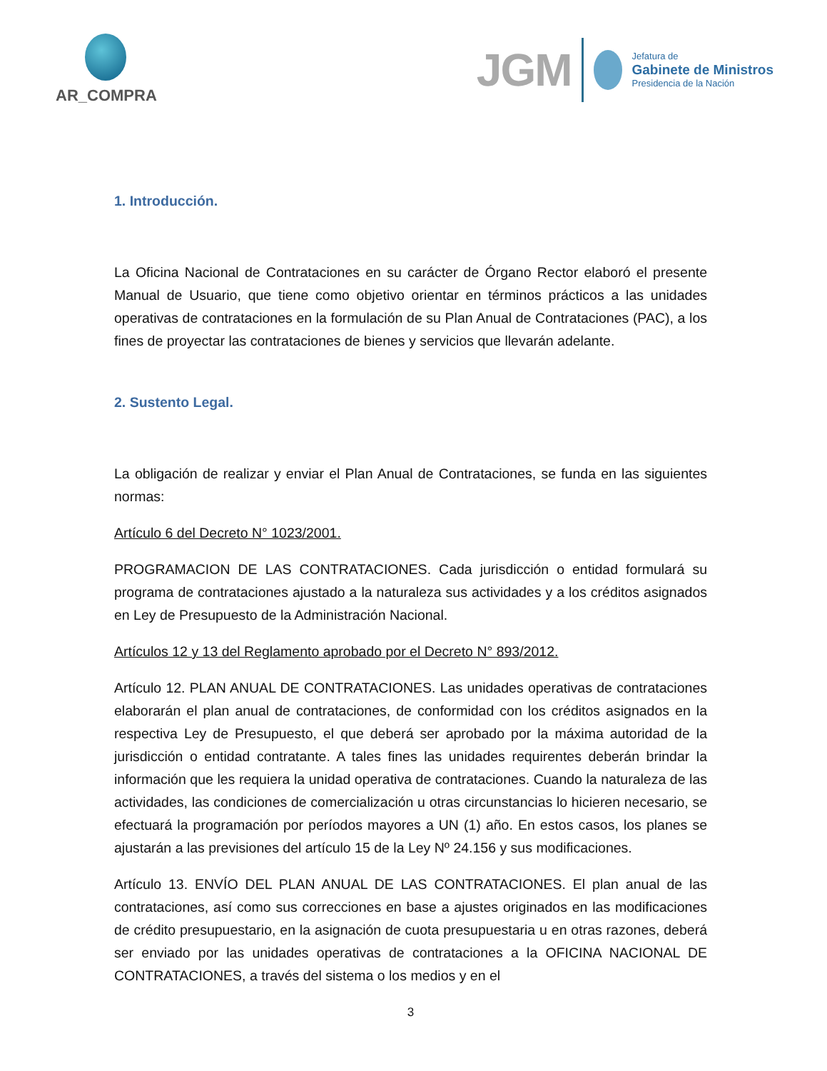AR_COMPRA
JGM
Jefatura de
Gabinete de Ministros
Presidencia de la Nación
1. Introducción.
La Oficina Nacional de Contrataciones en su carácter de Órgano Rector elaboró el presente Manual de Usuario, que tiene como objetivo orientar en términos prácticos a las unidades operativas de contrataciones en la formulación de su Plan Anual de Contrataciones (PAC), a los fines de proyectar las contrataciones de bienes y servicios que llevarán adelante.
2. Sustento Legal.
La obligación de realizar y enviar el Plan Anual de Contrataciones, se funda en las siguientes normas:
Artículo 6 del Decreto N° 1023/2001.
PROGRAMACION DE LAS CONTRATACIONES. Cada jurisdicción o entidad formulará su programa de contrataciones ajustado a la naturaleza sus actividades y a los créditos asignados en Ley de Presupuesto de la Administración Nacional.
Artículos 12 y 13 del Reglamento aprobado por el Decreto N° 893/2012.
Artículo 12. PLAN ANUAL DE CONTRATACIONES. Las unidades operativas de contrataciones elaborarán el plan anual de contrataciones, de conformidad con los créditos asignados en la respectiva Ley de Presupuesto, el que deberá ser aprobado por la máxima autoridad de la jurisdicción o entidad contratante. A tales fines las unidades requirentes deberán brindar la información que les requiera la unidad operativa de contrataciones. Cuando la naturaleza de las actividades, las condiciones de comercialización u otras circunstancias lo hicieren necesario, se efectuará la programación por períodos mayores a UN (1) año. En estos casos, los planes se ajustarán a las previsiones del artículo 15 de la Ley Nº 24.156 y sus modificaciones.
Artículo 13. ENVÍO DEL PLAN ANUAL DE LAS CONTRATACIONES. El plan anual de las contrataciones, así como sus correcciones en base a ajustes originados en las modificaciones de crédito presupuestario, en la asignación de cuota presupuestaria u en otras razones, deberá ser enviado por las unidades operativas de contrataciones a la OFICINA NACIONAL DE CONTRATACIONES, a través del sistema o los medios y en el
3